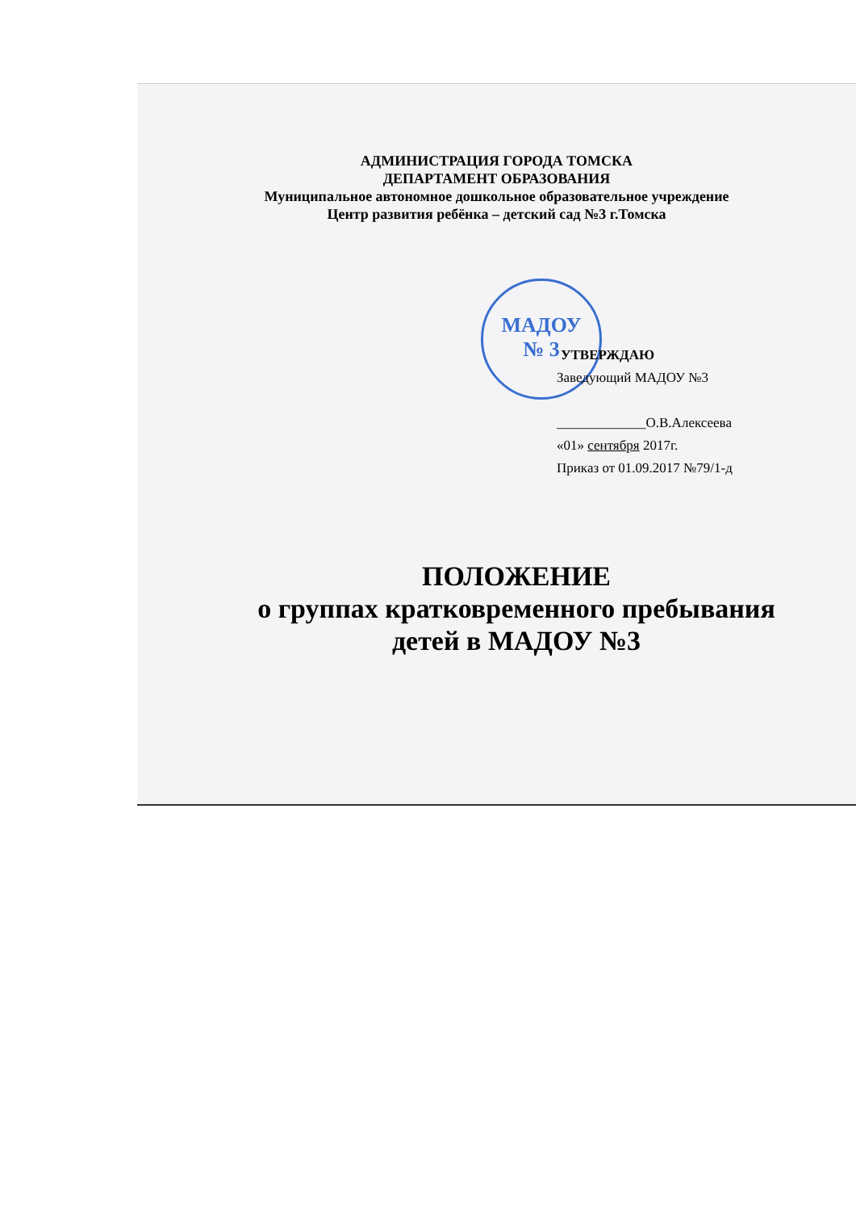МАДОУ
№ 3
АДМИНИСТРАЦИЯ ГОРОДА ТОМСКА
ДЕПАРТАМЕНТ ОБРАЗОВАНИЯ
Муниципальное автономное дошкольное образовательное учреждение
Центр развития ребёнка – детский сад №3 г.Томска
УТВЕРЖДАЮ
Заведующий МАДОУ №3
_____________О.В.Алексеева
«01» сентября 2017г.
Приказ от 01.09.2017 №79/1-д
ПОЛОЖЕНИЕ
о группах кратковременного пребывания
детей в МАДОУ №3